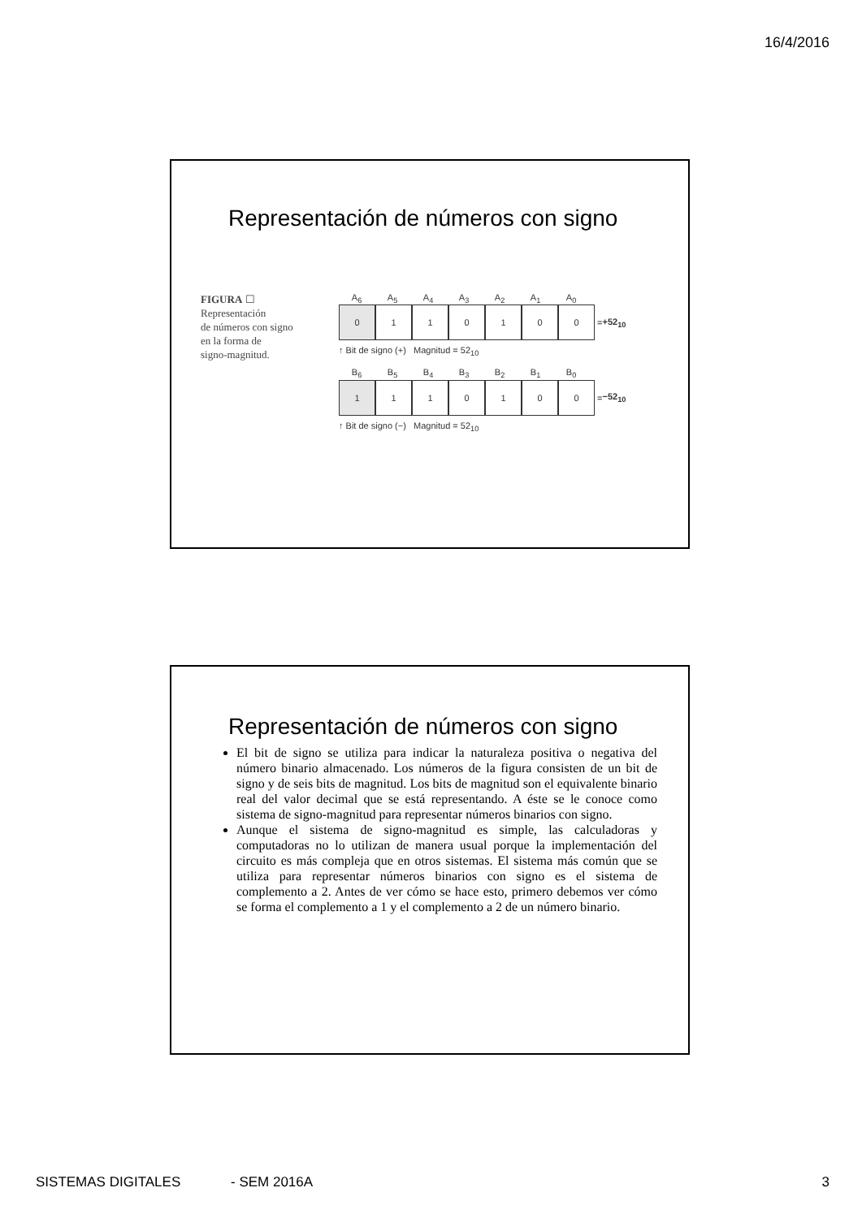16/4/2016
Representación de números con signo
FIGURA ☐
Representación
de números con signo
en la forma de
signo-magnitud.
A<sub>6</sub> A<sub>5</sub> A<sub>4</sub> A<sub>3</sub> A<sub>2</sub> A<sub>1</sub> A<sub>0</sub>
0 1 1 0 1 0 0
= +52<sub>10</sub>
↑ Bit de signo (+) Magnitud = 52<sub>10</sub>
B<sub>6</sub> B<sub>5</sub> B<sub>4</sub> B<sub>3</sub> B<sub>2</sub> B<sub>1</sub> B<sub>0</sub>
1 1 1 0 1 0 0
= −52<sub>10</sub>
↑ Bit de signo (−) Magnitud = 52<sub>10</sub>
Representación de números con signo
El bit de signo se utiliza para indicar la naturaleza positiva o negativa del número binario almacenado. Los números de la figura consisten de un bit de signo y de seis bits de magnitud. Los bits de magnitud son el equivalente binario real del valor decimal que se está representando. A éste se le conoce como sistema de signo-magnitud para representar números binarios con signo.
Aunque el sistema de signo-magnitud es simple, las calculadoras y computadoras no lo utilizan de manera usual porque la implementación del circuito es más compleja que en otros sistemas. El sistema más común que se utiliza para representar números binarios con signo es el sistema de complemento a 2. Antes de ver cómo se hace esto, primero debemos ver cómo se forma el complemento a 1 y el complemento a 2 de un número binario.
SISTEMAS DIGITALES - SEM 2016A 3